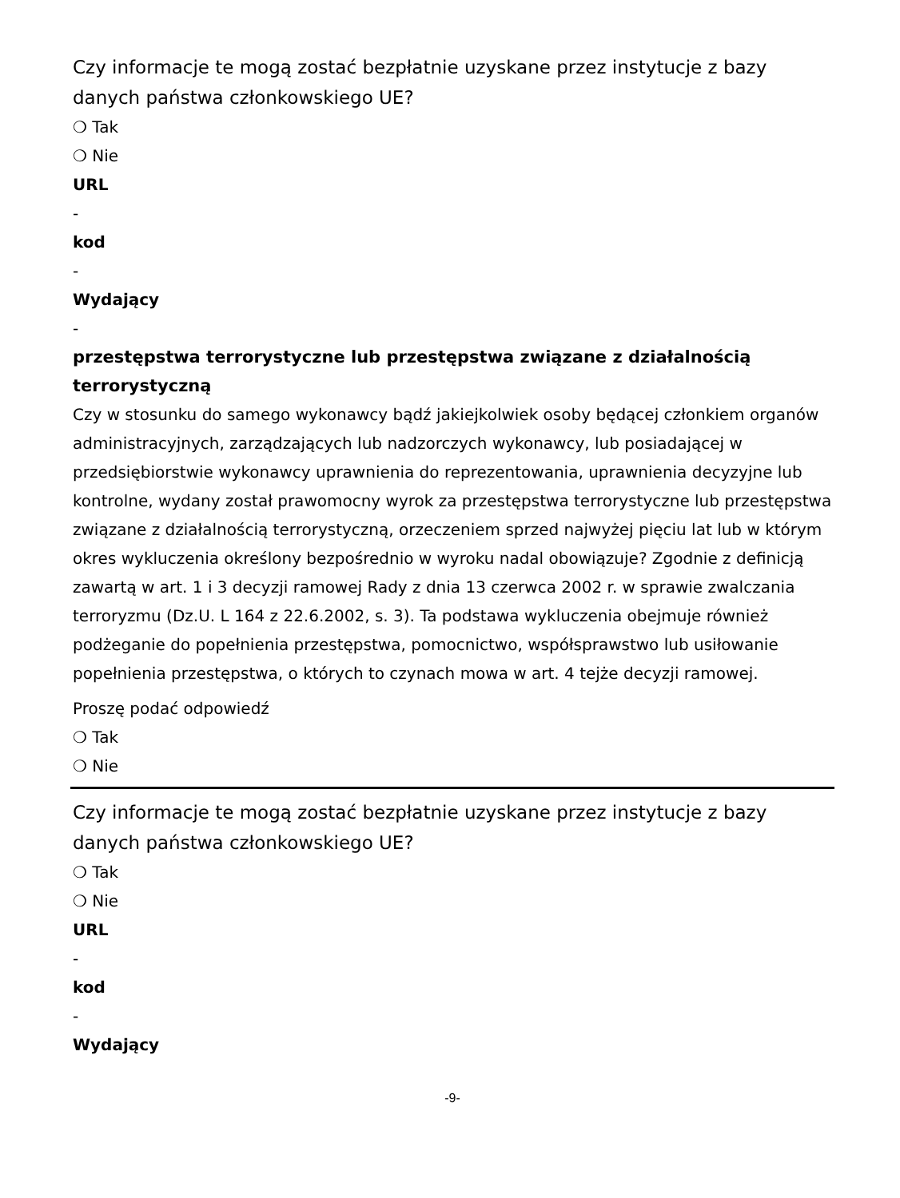Czy informacje te mogą zostać bezpłatnie uzyskane przez instytucje z bazy danych państwa członkowskiego UE?
❍ Tak
❍ Nie
URL
-
kod
-
Wydający
-
przestępstwa terrorystyczne lub przestępstwa związane z działalnością terrorystyczną
Czy w stosunku do samego wykonawcy bądź jakiejkolwiek osoby będącej członkiem organów administracyjnych, zarządzających lub nadzorczych wykonawcy, lub posiadającej w przedsiębiorstwie wykonawcy uprawnienia do reprezentowania, uprawnienia decyzyjne lub kontrolne, wydany został prawomocny wyrok za przestępstwa terrorystyczne lub przestępstwa związane z działalnością terrorystyczną, orzeczeniem sprzed najwyżej pięciu lat lub w którym okres wykluczenia określony bezpośrednio w wyroku nadal obowiązuje? Zgodnie z definicją zawartą w art. 1 i 3 decyzji ramowej Rady z dnia 13 czerwca 2002 r. w sprawie zwalczania terroryzmu (Dz.U. L 164 z 22.6.2002, s. 3). Ta podstawa wykluczenia obejmuje również podżeganie do popełnienia przestępstwa, pomocnictwo, współsprawstwo lub usiłowanie popełnienia przestępstwa, o których to czynach mowa w art. 4 tejże decyzji ramowej.
Proszę podać odpowiedź
❍ Tak
❍ Nie
Czy informacje te mogą zostać bezpłatnie uzyskane przez instytucje z bazy danych państwa członkowskiego UE?
❍ Tak
❍ Nie
URL
-
kod
-
Wydający
-9-